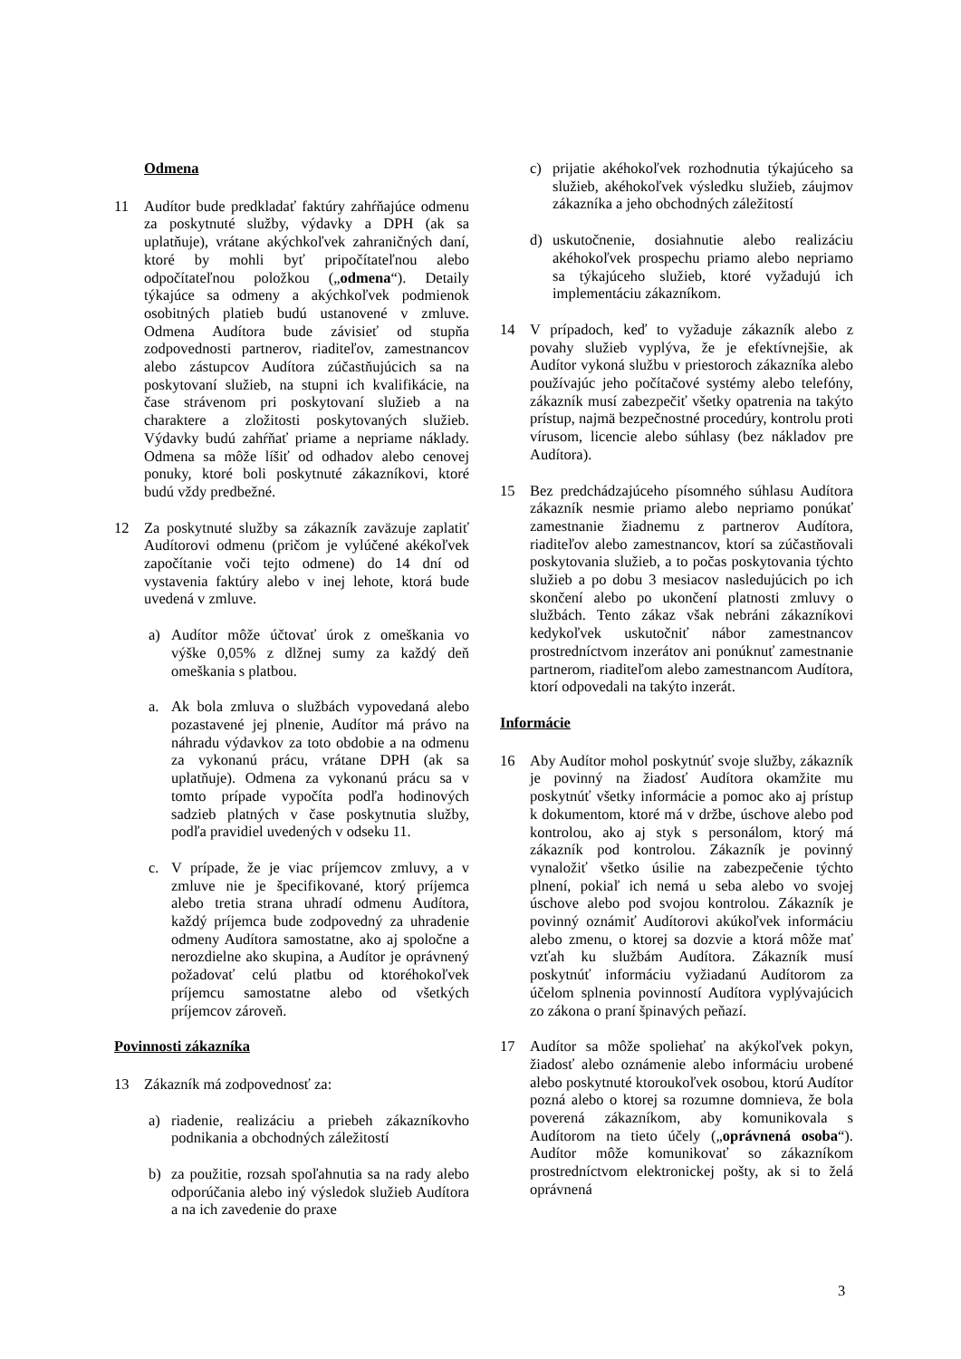Odmena
11 Audítor bude predkladať faktúry zahŕňajúce odmenu za poskytnuté služby, výdavky a DPH (ak sa uplatňuje), vrátane akýchkoľvek zahraničných daní, ktoré by mohli byť pripočítateľnou alebo odpočítateľnou položkou („odmena“). Detaily týkajúce sa odmeny a akýchkoľvek podmienok osobitných platieb budú ustanovené v zmluve. Odmena Audítora bude závisieť od stupňa zodpovednosti partnerov, riaditeľov, zamestnancov alebo zástupcov Audítora zúčastňujúcich sa na poskytovaní služieb, na stupni ich kvalifikácie, na čase strávenom pri poskytovaní služieb a na charaktere a zložitosti poskytovaných služieb. Výdavky budú zahŕňať priame a nepriame náklady. Odmena sa môže líšiť od odhadov alebo cenovej ponuky, ktoré boli poskytnuté zákazníkovi, ktoré budú vždy predbežné.
12 Za poskytnuté služby sa zákazník zaväzuje zaplatiť Audítorovi odmenu (pričom je vylúčené akékoľvek započítanie voči tejto odmene) do 14 dní od vystavenia faktúry alebo v inej lehote, ktorá bude uvedená v zmluve.
a) Audítor môže účtovať úrok z omeškania vo výške 0,05% z dlžnej sumy za každý deň omeškania s platbou.
a. Ak bola zmluva o službách vypovedaná alebo pozastavené jej plnenie, Audítor má právo na náhradu výdavkov za toto obdobie a na odmenu za vykonanú prácu, vrátane DPH (ak sa uplatňuje). Odmena za vykonanú prácu sa v tomto prípade vypočíta podľa hodinových sadzieb platných v čase poskytnutia služby, podľa pravidiel uvedených v odseku 11.
c. V prípade, že je viac príjemcov zmluvy, a v zmluve nie je špecifikované, ktorý príjemca alebo tretia strana uhradí odmenu Audítora, každý príjemca bude zodpovedný za uhradenie odmeny Audítora samostatne, ako aj spoločne a nerozdielne ako skupina, a Audítor je oprávnený požadovať celú platbu od ktoréhokoľvek príjemcu samostatne alebo od všetkých príjemcov zároveň.
Povinnosti zákazníka
13 Zákazník má zodpovednosť za:
a) riadenie, realizáciu a priebeh zákazníkovho podnikania a obchodných záležitostí
b) za použitie, rozsah spoľahnutia sa na rady alebo odporúčania alebo iný výsledok služieb Audítora a na ich zavedenie do praxe
c) prijatie akéhokoľvek rozhodnutia týkajúceho sa služieb, akéhokoľvek výsledku služieb, záujmov zákazníka a jeho obchodných záležitostí
d) uskutočnenie, dosiahnutie alebo realizáciu akéhokoľvek prospechu priamo alebo nepriamo sa týkajúceho služieb, ktoré vyžadujú ich implementáciu zákazníkom.
14 V prípadoch, keď to vyžaduje zákazník alebo z povahy služieb vyplýva, že je efektívnejšie, ak Audítor vykoná službu v priestoroch zákazníka alebo používajúc jeho počítačové systémy alebo telefóny, zákazník musí zabezpečiť všetky opatrenia na takýto prístup, najmä bezpečnostné procedúry, kontrolu proti vírusom, licencie alebo súhlasy (bez nákladov pre Audítora).
15 Bez predchádzajúceho písomného súhlasu Audítora zákazník nesmie priamo alebo nepriamo ponúkať zamestnanie žiadnemu z partnerov Audítora, riaditeľov alebo zamestnancov, ktorí sa zúčastňovali poskytovania služieb, a to počas poskytovania týchto služieb a po dobu 3 mesiacov nasledujúcich po ich skončení alebo po ukončení platnosti zmluvy o službách. Tento zákaz však nebráni zákazníkovi kedykoľvek uskutočniť nábor zamestnancov prostredníctvom inzerátov ani ponúknuť zamestnanie partnerom, riaditeľom alebo zamestnancom Audítora, ktorí odpovedali na takýto inzerát.
Informácie
16 Aby Audítor mohol poskytnúť svoje služby, zákazník je povinný na žiadosť Audítora okamžite mu poskytnúť všetky informácie a pomoc ako aj prístup k dokumentom, ktoré má v držbe, úschove alebo pod kontrolou, ako aj styk s personálom, ktorý má zákazník pod kontrolou. Zákazník je povinný vynaložiť všetko úsilie na zabezpečenie týchto plnení, pokiaľ ich nemá u seba alebo vo svojej úschove alebo pod svojou kontrolou. Zákazník je povinný oznámiť Audítorovi akúkoľvek informáciu alebo zmenu, o ktorej sa dozvie a ktorá môže mať vzťah ku službám Audítora. Zákazník musí poskytnúť informáciu vyžiadanú Audítorom za účelom splnenia povinností Audítora vyplývajúcich zo zákona o praní špinavých peňazí.
17 Audítor sa môže spoliehať na akýkoľvek pokyn, žiadosť alebo oznámenie alebo informáciu urobené alebo poskytnuté ktoroukoľvek osobou, ktorú Audítor pozná alebo o ktorej sa rozumne domnieva, že bola poverená zákazníkom, aby komunikovala s Audítorom na tieto účely („oprávnená osoba“). Audítor môže komunikovať so zákazníkom prostredníctvom elektronickej pošty, ak si to želá oprávnená
3